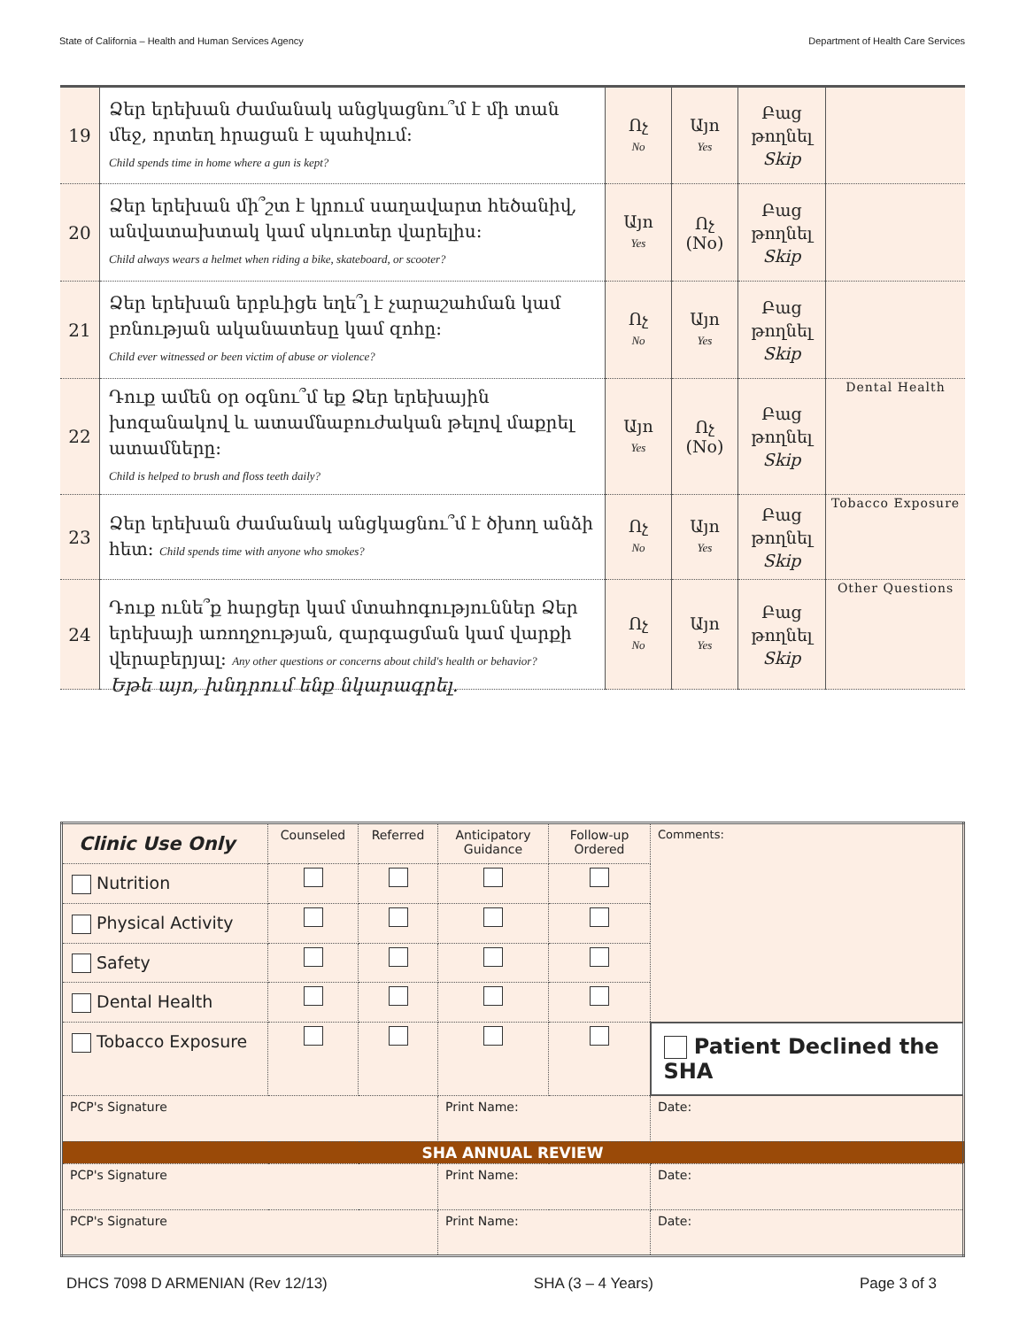State of California – Health and Human Services Agency Department of Health Care Services
| 19 | Ձեր երեխան ժամանակ անցկացնու՞մ է մի տան մեջ, որտեղ հրացան է պահվում: Child spends time in home where a gun is kept? | Ոչ No | Այո Yes | Բաց թողնել Skip | |
| 20 | Ձեր երեխան մի՞շտ է կրում սաղավարտ հեծանիվ, անվատախտակ կամ սկուտեր վարելիս: Child always wears a helmet when riding a bike, skateboard, or scooter? | Այո Yes | Ոչ (No) | Բաց թողնել Skip | |
| 21 | Ձեր երեխան երբևիցե եղե՞լ է չարաշահման կամ բռնության ականատեսը կամ զոհը: Child ever witnessed or been victim of abuse or violence? | Ոչ No | Այո Yes | Բաց թողնել Skip | |
| 22 | Դուք ամեն օր օգնու՞մ եք Ձեր երեխային խոզանակով և ատամնաբուժական թելով մաքրել ատամները: Child is helped to brush and floss teeth daily? | Այո Yes | Ոչ (No) | Բաց թողնել Skip | Dental Health |
| 23 | Ձեր երեխան ժամանակ անցկացնու՞մ է ծխող անձի հետ: Child spends time with anyone who smokes? | Ոչ No | Այո Yes | Բաց թողնել Skip | Tobacco Exposure |
| 24 | Դուք ունե՞ք հարցեր կամ մտահոգություններ Ձեր երեխայի առողջության, զարգացման կամ վարքի վերաբերյալ: Any other questions or concerns about child's health or behavior? | Ոչ No | Այո Yes | Բաց թողնել Skip | Other Questions |
Եթե այո, խնդրում ենք նկարագրել.
| Clinic Use Only | Counseled | Referred | Anticipatory Guidance | Follow-up Ordered | Comments: | |
| Nutrition | | | | | | |
| Physical Activity | | | | | | |
| Safety | | | | | | |
| Dental Health | | | | | | |
| Tobacco Exposure | | | | | Patient Declined the SHA | |
| PCP's Signature | | | Print Name: | | | Date: |
| SHA ANNUAL REVIEW | | | | | | |
| PCP's Signature | | | Print Name: | | | Date: |
| PCP's Signature | | | Print Name: | | | Date: |
DHCS 7098 D ARMENIAN (Rev 12/13) SHA (3 – 4 Years) Page 3 of 3